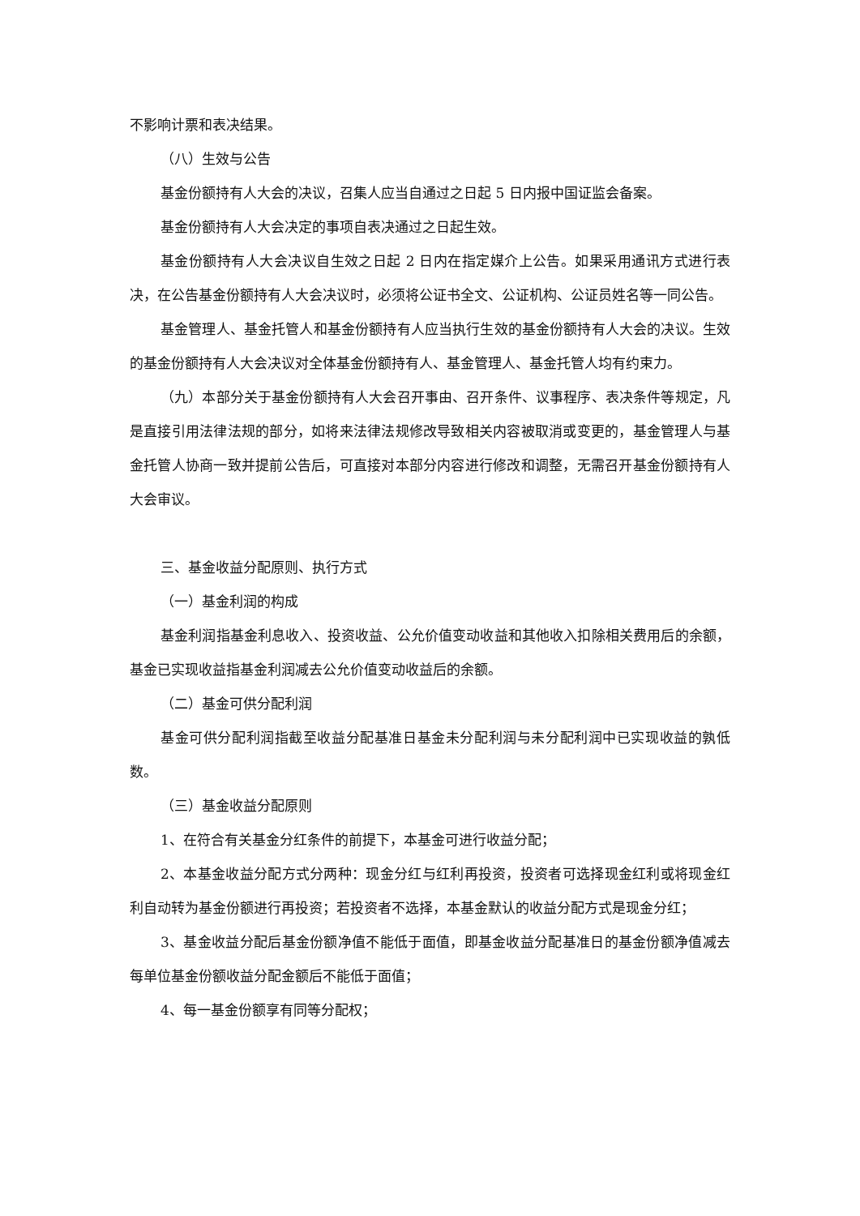不影响计票和表决结果。
（八）生效与公告
基金份额持有人大会的决议，召集人应当自通过之日起 5 日内报中国证监会备案。
基金份额持有人大会决定的事项自表决通过之日起生效。
基金份额持有人大会决议自生效之日起 2 日内在指定媒介上公告。如果采用通讯方式进行表决，在公告基金份额持有人大会决议时，必须将公证书全文、公证机构、公证员姓名等一同公告。
基金管理人、基金托管人和基金份额持有人应当执行生效的基金份额持有人大会的决议。生效的基金份额持有人大会决议对全体基金份额持有人、基金管理人、基金托管人均有约束力。
（九）本部分关于基金份额持有人大会召开事由、召开条件、议事程序、表决条件等规定，凡是直接引用法律法规的部分，如将来法律法规修改导致相关内容被取消或变更的，基金管理人与基金托管人协商一致并提前公告后，可直接对本部分内容进行修改和调整，无需召开基金份额持有人大会审议。
三、基金收益分配原则、执行方式
（一）基金利润的构成
基金利润指基金利息收入、投资收益、公允价值变动收益和其他收入扣除相关费用后的余额，基金已实现收益指基金利润减去公允价值变动收益后的余额。
（二）基金可供分配利润
基金可供分配利润指截至收益分配基准日基金未分配利润与未分配利润中已实现收益的孰低数。
（三）基金收益分配原则
1、在符合有关基金分红条件的前提下，本基金可进行收益分配；
2、本基金收益分配方式分两种：现金分红与红利再投资，投资者可选择现金红利或将现金红利自动转为基金份额进行再投资；若投资者不选择，本基金默认的收益分配方式是现金分红；
3、基金收益分配后基金份额净值不能低于面值，即基金收益分配基准日的基金份额净值减去每单位基金份额收益分配金额后不能低于面值；
4、每一基金份额享有同等分配权；